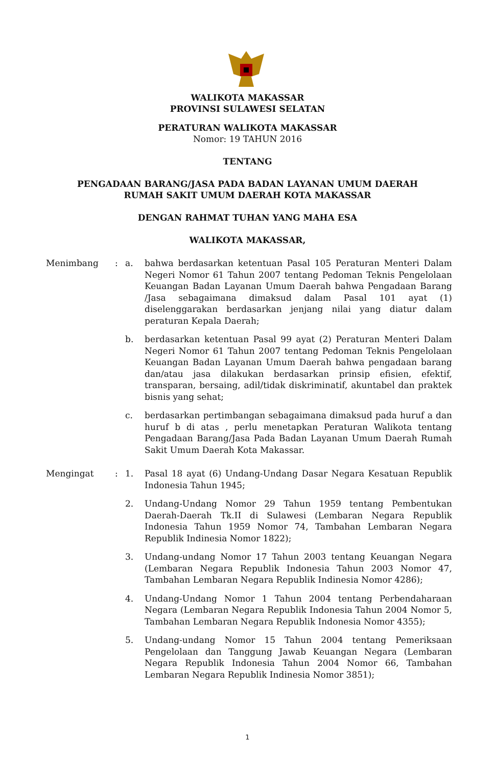WALIKOTA MAKASSAR
PROVINSI SULAWESI SELATAN
PERATURAN WALIKOTA MAKASSAR
Nomor: 19 TAHUN 2016
TENTANG
PENGADAAN BARANG/JASA PADA BADAN LAYANAN UMUM DAERAH
RUMAH SAKIT UMUM DAERAH KOTA MAKASSAR
DENGAN RAHMAT TUHAN YANG MAHA ESA
WALIKOTA MAKASSAR,
Menimbang : a. bahwa berdasarkan ketentuan Pasal 105 Peraturan Menteri Dalam Negeri Nomor 61 Tahun 2007 tentang Pedoman Teknis Pengelolaan Keuangan Badan Layanan Umum Daerah bahwa Pengadaan Barang /Jasa sebagaimana dimaksud dalam Pasal 101 ayat (1) diselenggarakan berdasarkan jenjang nilai yang diatur dalam peraturan Kepala Daerah;
b. berdasarkan ketentuan Pasal 99 ayat (2) Peraturan Menteri Dalam Negeri Nomor 61 Tahun 2007 tentang Pedoman Teknis Pengelolaan Keuangan Badan Layanan Umum Daerah bahwa pengadaan barang dan/atau jasa dilakukan berdasarkan prinsip efisien, efektif, transparan, bersaing, adil/tidak diskriminatif, akuntabel dan praktek bisnis yang sehat;
c. berdasarkan pertimbangan sebagaimana dimaksud pada huruf a dan huruf b di atas , perlu menetapkan Peraturan Walikota tentang Pengadaan Barang/Jasa Pada Badan Layanan Umum Daerah Rumah Sakit Umum Daerah Kota Makassar.
Mengingat : 1. Pasal 18 ayat (6) Undang-Undang Dasar Negara Kesatuan Republik Indonesia Tahun 1945;
2. Undang-Undang Nomor 29 Tahun 1959 tentang Pembentukan Daerah-Daerah Tk.II di Sulawesi (Lembaran Negara Republik Indonesia Tahun 1959 Nomor 74, Tambahan Lembaran Negara Republik Indinesia Nomor 1822);
3. Undang-undang Nomor 17 Tahun 2003 tentang Keuangan Negara (Lembaran Negara Republik Indonesia Tahun 2003 Nomor 47, Tambahan Lembaran Negara Republik Indinesia Nomor 4286);
4. Undang-Undang Nomor 1 Tahun 2004 tentang Perbendaharaan Negara (Lembaran Negara Republik Indonesia Tahun 2004 Nomor 5, Tambahan Lembaran Negara Republik Indonesia Nomor 4355);
5. Undang-undang Nomor 15 Tahun 2004 tentang Pemeriksaan Pengelolaan dan Tanggung Jawab Keuangan Negara (Lembaran Negara Republik Indonesia Tahun 2004 Nomor 66, Tambahan Lembaran Negara Republik Indinesia Nomor 3851);
1